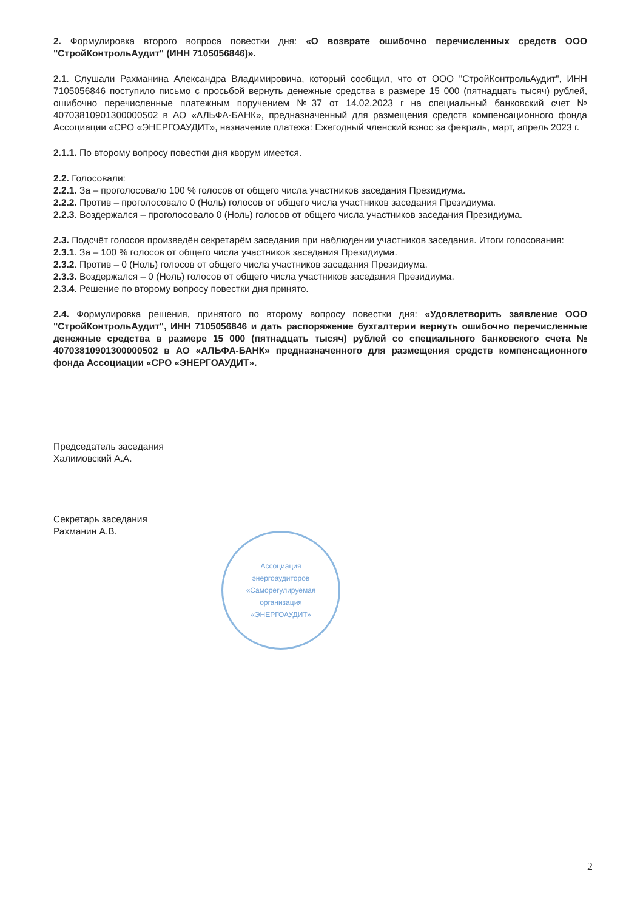2. Формулировка второго вопроса повестки дня: «О возврате ошибочно перечисленных средств ООО "СтройКонтрольАудит" (ИНН 7105056846)».
2.1. Слушали Рахманина Александра Владимировича, который сообщил, что от ООО "СтройКонтрольАудит", ИНН 7105056846 поступило письмо с просьбой вернуть денежные средства в размере 15 000 (пятнадцать тысяч) рублей, ошибочно перечисленные платежным поручением №37 от 14.02.2023 г на специальный банковский счет № 40703810901300000502 в АО «АЛЬФА-БАНК», предназначенный для размещения средств компенсационного фонда Ассоциации «СРО «ЭНЕРГОАУДИТ», назначение платежа: Ежегодный членский взнос за февраль, март, апрель 2023 г.
2.1.1. По второму вопросу повестки дня кворум имеется.
2.2. Голосовали:
2.2.1. За – проголосовало 100 % голосов от общего числа участников заседания Президиума.
2.2.2. Против – проголосовало 0 (Ноль) голосов от общего числа участников заседания Президиума.
2.2.3. Воздержался – проголосовало 0 (Ноль) голосов от общего числа участников заседания Президиума.
2.3. Подсчёт голосов произведён секретарём заседания при наблюдении участников заседания. Итоги голосования:
2.3.1. За – 100 % голосов от общего числа участников заседания Президиума.
2.3.2. Против – 0 (Ноль) голосов от общего числа участников заседания Президиума.
2.3.3. Воздержался – 0 (Ноль) голосов от общего числа участников заседания Президиума.
2.3.4. Решение по второму вопросу повестки дня принято.
2.4. Формулировка решения, принятого по второму вопросу повестки дня: «Удовлетворить заявление ООО "СтройКонтрольАудит", ИНН 7105056846 и дать распоряжение бухгалтерии вернуть ошибочно перечисленные денежные средства в размере 15 000 (пятнадцать тысяч) рублей со специального банковского счета № 40703810901300000502 в АО «АЛЬФА-БАНК» предназначенного для размещения средств компенсационного фонда Ассоциации «СРО «ЭНЕРГОАУДИТ».
Председатель заседания
Халимовский А.А.
Секретарь заседания
Рахманин А.В.
Ассоциация
энергоаудиторов
«Саморегулируемая
организация
«ЭНЕРГОАУДИТ»
2